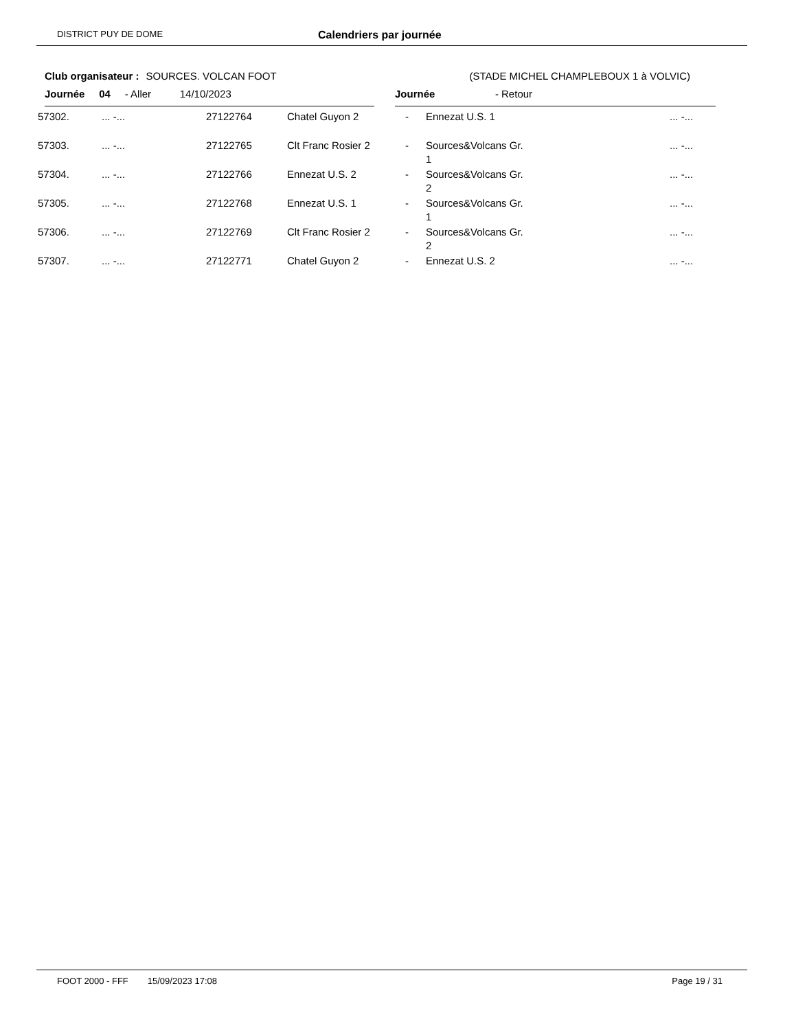DISTRICT PUY DE DOME Calendriers par journée
Club organisateur : SOURCES. VOLCAN FOOT (STADE MICHEL CHAMPLEBOUX 1 à VOLVIC)
Journée 04 - Aller 14/10/2023 Journée - Retour
| 57302. | ... -... | 27122764 | Chatel Guyon 2 | - | Ennezat U.S. 1 | ... -... |
| 57303. | ... -... | 27122765 | Clt Franc Rosier 2 | - | Sources&Volcans Gr. 1 | ... -... |
| 57304. | ... -... | 27122766 | Ennezat U.S. 2 | - | Sources&Volcans Gr. 2 | ... -... |
| 57305. | ... -... | 27122768 | Ennezat U.S. 1 | - | Sources&Volcans Gr. 1 | ... -... |
| 57306. | ... -... | 27122769 | Clt Franc Rosier 2 | - | Sources&Volcans Gr. 2 | ... -... |
| 57307. | ... -... | 27122771 | Chatel Guyon 2 | - | Ennezat U.S. 2 | ... -... |
FOOT 2000 - FFF 15/09/2023 17:08 Page 19 / 31